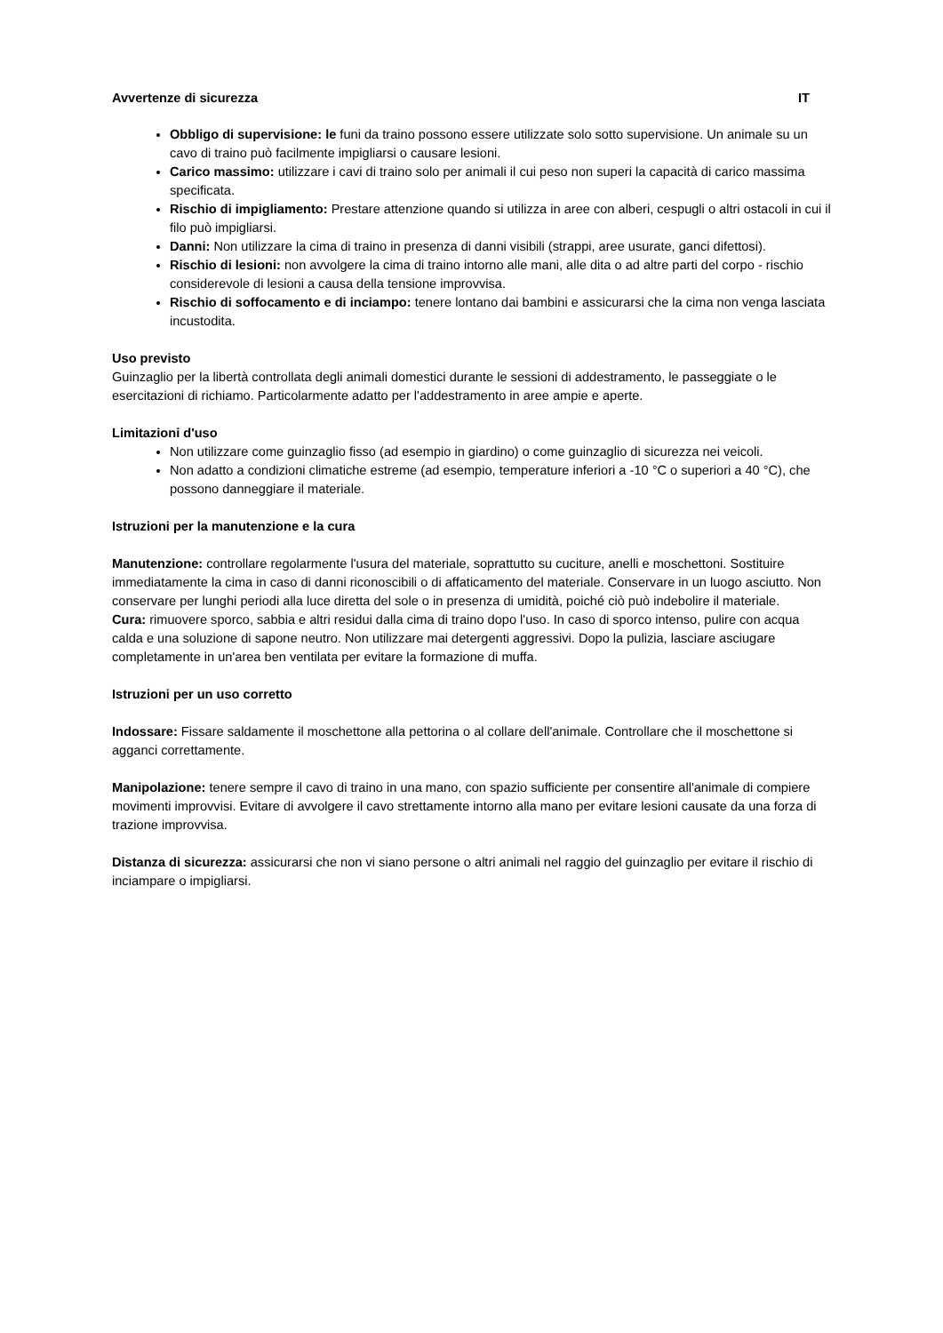Avvertenze di sicurezza IT
Obbligo di supervisione: le funi da traino possono essere utilizzate solo sotto supervisione. Un animale su un cavo di traino può facilmente impigliarsi o causare lesioni.
Carico massimo: utilizzare i cavi di traino solo per animali il cui peso non superi la capacità di carico massima specificata.
Rischio di impigliamento: Prestare attenzione quando si utilizza in aree con alberi, cespugli o altri ostacoli in cui il filo può impigliarsi.
Danni: Non utilizzare la cima di traino in presenza di danni visibili (strappi, aree usurate, ganci difettosi).
Rischio di lesioni: non avvolgere la cima di traino intorno alle mani, alle dita o ad altre parti del corpo - rischio considerevole di lesioni a causa della tensione improvvisa.
Rischio di soffocamento e di inciampo: tenere lontano dai bambini e assicurarsi che la cima non venga lasciata incustodita.
Uso previsto
Guinzaglio per la libertà controllata degli animali domestici durante le sessioni di addestramento, le passeggiate o le esercitazioni di richiamo. Particolarmente adatto per l'addestramento in aree ampie e aperte.
Limitazioni d'uso
Non utilizzare come guinzaglio fisso (ad esempio in giardino) o come guinzaglio di sicurezza nei veicoli.
Non adatto a condizioni climatiche estreme (ad esempio, temperature inferiori a -10 °C o superiori a 40 °C), che possono danneggiare il materiale.
Istruzioni per la manutenzione e la cura
Manutenzione: controllare regolarmente l'usura del materiale, soprattutto su cuciture, anelli e moschettoni. Sostituire immediatamente la cima in caso di danni riconoscibili o di affaticamento del materiale. Conservare in un luogo asciutto. Non conservare per lunghi periodi alla luce diretta del sole o in presenza di umidità, poiché ciò può indebolire il materiale.
Cura: rimuovere sporco, sabbia e altri residui dalla cima di traino dopo l'uso. In caso di sporco intenso, pulire con acqua calda e una soluzione di sapone neutro. Non utilizzare mai detergenti aggressivi. Dopo la pulizia, lasciare asciugare completamente in un'area ben ventilata per evitare la formazione di muffa.
Istruzioni per un uso corretto
Indossare: Fissare saldamente il moschettone alla pettorina o al collare dell'animale. Controllare che il moschettone si agganci correttamente.
Manipolazione: tenere sempre il cavo di traino in una mano, con spazio sufficiente per consentire all'animale di compiere movimenti improvvisi. Evitare di avvolgere il cavo strettamente intorno alla mano per evitare lesioni causate da una forza di trazione improvvisa.
Distanza di sicurezza: assicurarsi che non vi siano persone o altri animali nel raggio del guinzaglio per evitare il rischio di inciampare o impigliarsi.